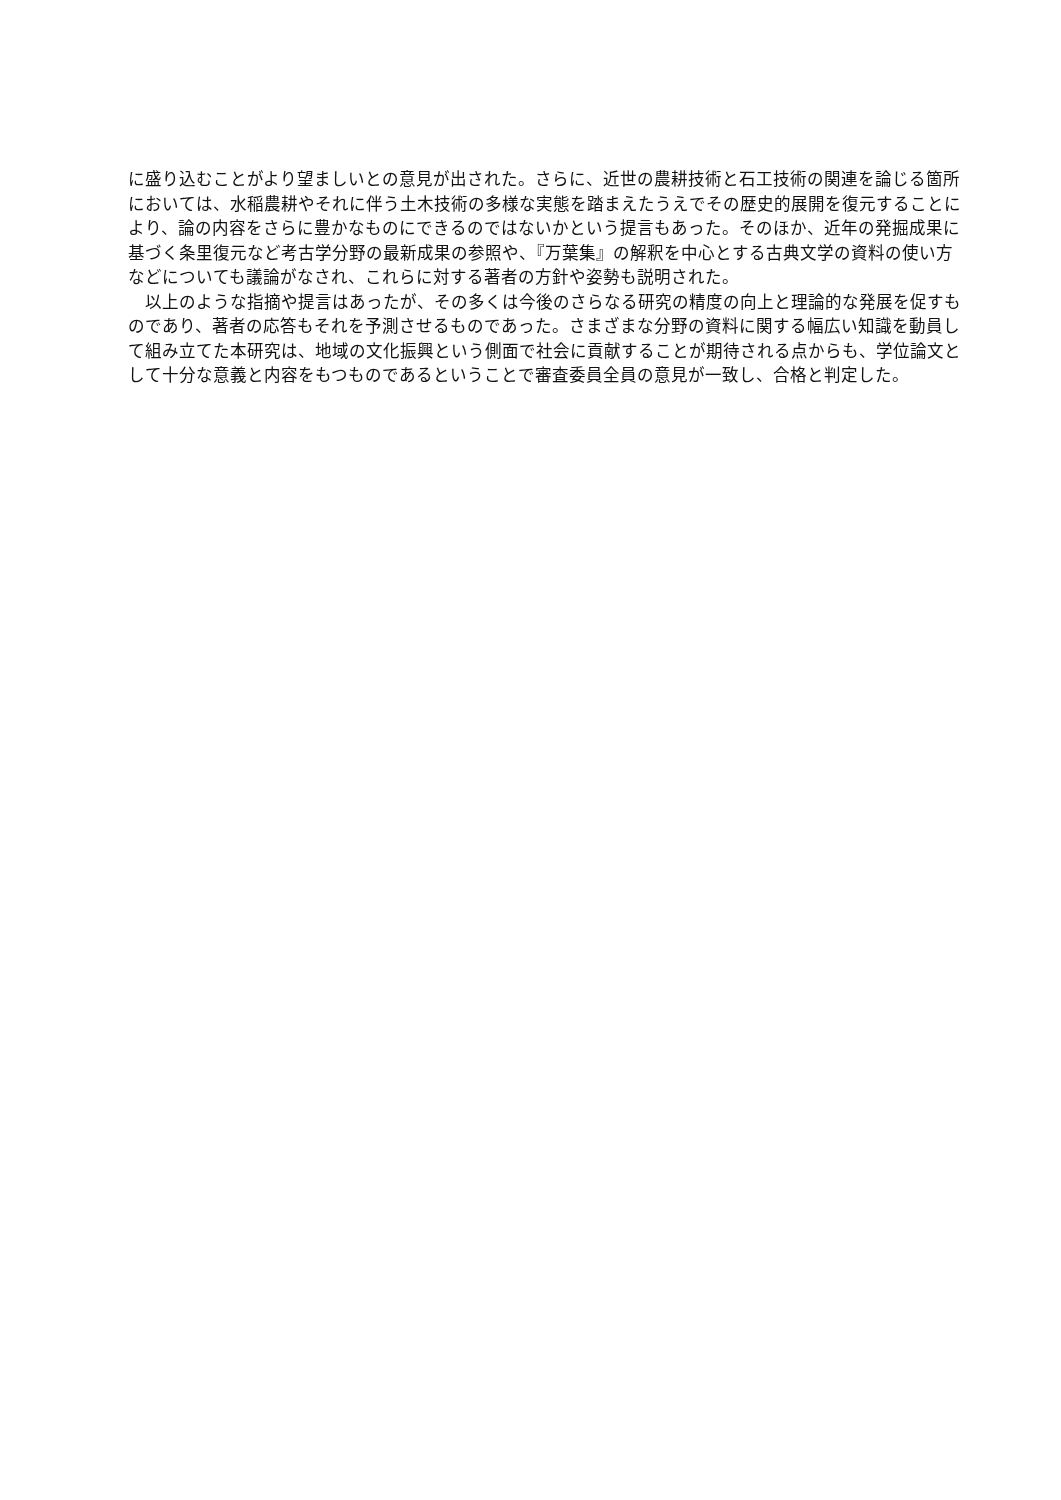に盛り込むことがより望ましいとの意見が出された。さらに、近世の農耕技術と石工技術の関連を論じる箇所においては、水稲農耕やそれに伴う土木技術の多様な実態を踏まえたうえでその歴史的展開を復元することにより、論の内容をさらに豊かなものにできるのではないかという提言もあった。そのほか、近年の発掘成果に基づく条里復元など考古学分野の最新成果の参照や、『万葉集』の解釈を中心とする古典文学の資料の使い方などについても議論がなされ、これらに対する著者の方針や姿勢も説明された。
　以上のような指摘や提言はあったが、その多くは今後のさらなる研究の精度の向上と理論的な発展を促すものであり、著者の応答もそれを予測させるものであった。さまざまな分野の資料に関する幅広い知識を動員して組み立てた本研究は、地域の文化振興という側面で社会に貢献することが期待される点からも、学位論文として十分な意義と内容をもつものであるということで審査委員全員の意見が一致し、合格と判定した。